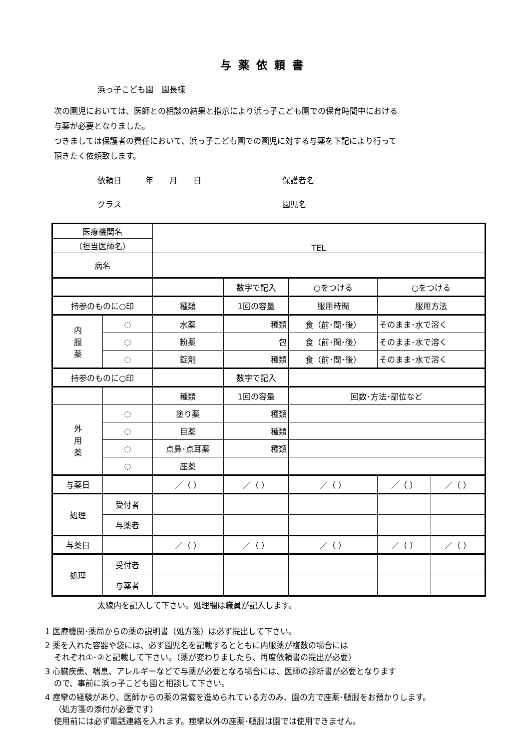与薬依頼書
浜っ子こども園　園長様
次の園児においては、医師との相談の結果と指示により浜っ子こども園での保育時間中における
与薬が必要となりました。
つきましては保護者の責任において、浜っ子こども園での園児に対する与薬を下記により行って
頂きたく依頼致します。
依頼日　　　年　　月　　日
保護者名
クラス
園児名
| 医療機関名 | | TEL | | | | |
| （担当医師名） | | | | | | |
| 病名 | | | | | | |
| | | | 数字で記入 | ○をつける | ○をつける | |
| 持参のものに○印 | | 種類 | 1回の容量 | 服用時間 | 服用方法 | |
| 内 服 薬 | ◌ | 水薬 | 種類 | 食（前･間･後） | そのまま･水で溶く | |
| | ◌ | 粉薬 | 包 | 食（前･間･後） | そのまま･水で溶く | |
| | ◌ | 錠剤 | 種類 | 食（前･間･後） | そのまま･水で溶く | |
| 持参のものに○印 | | | 数字で記入 | | | |
| | | 種類 | 1回の容量 | 回数･方法･部位など | | |
| 外 用 薬 | ◌ | 塗り薬 | 種類 | | | |
| | ◌ | 目薬 | 種類 | | | |
| | ◌ | 点鼻･点耳薬 | 種類 | | | |
| | ◌ | 座薬 | | | | |
| 与薬日 | | ／（ ） | ／（ ） | ／（ ） | ／（ ） | ／（ ） |
| 処理 | 受付者 | | | | | |
| | 与薬者 | | | | | |
| 与薬日 | | ／（ ） | ／（ ） | ／（ ） | ／（ ） | ／（ ） |
| 処理 | 受付者 | | | | | |
| | 与薬者 | | | | | |
太線内を記入して下さい。処理欄は職員が記入します。
1 医療機関･薬局からの薬の説明書（処方箋）は必ず提出して下さい。
2 薬を入れた容器や袋には、必ず園児名を記載するとともに内服薬が複数の場合には
それぞれ①･②と記載して下さい。（薬が変わりましたら、再度依頼書の提出が必要）
3 心臓疾患、喘息、アレルギーなどで与薬が必要となる場合には、医師の診断書が必要となります
ので、事前に浜っ子こども園と相談して下さい。
4 痙攣の経験があり、医師からの薬の常備を進められている方のみ、園の方で座薬･頓服をお預かりします。
（処方箋の添付が必要です）
使用前には必ず電話連絡を入れます。痙攣以外の座薬･頓服は園では使用できません。